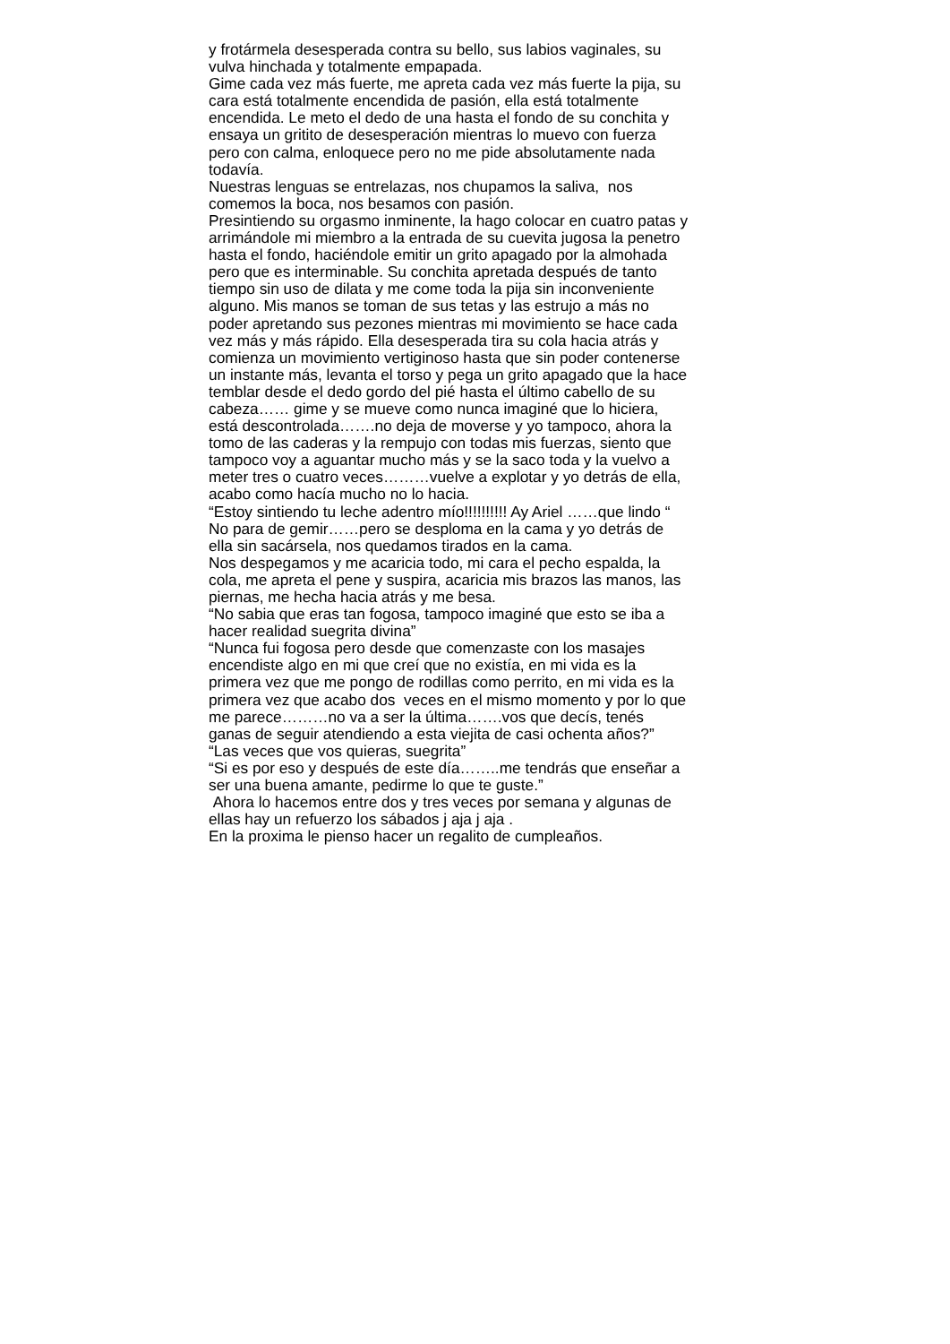y frotármela desesperada contra su bello, sus labios vaginales, su
vulva hinchada y totalmente empapada.
Gime cada vez más fuerte, me apreta cada vez más fuerte la pija, su
cara está totalmente encendida de pasión, ella está totalmente
encendida. Le meto el dedo de una hasta el fondo de su conchita y
ensaya un gritito de desesperación mientras lo muevo con fuerza
pero con calma, enloquece pero no me pide absolutamente nada
todavía.
Nuestras lenguas se entrelazas, nos chupamos la saliva, nos
comemos la boca, nos besamos con pasión.
Presintiendo su orgasmo inminente, la hago colocar en cuatro patas y
arrimándole mi miembro a la entrada de su cuevita jugosa la penetro
hasta el fondo, haciéndole emitir un grito apagado por la almohada
pero que es interminable. Su conchita apretada después de tanto
tiempo sin uso de dilata y me come toda la pija sin inconveniente
alguno. Mis manos se toman de sus tetas y las estrujo a más no
poder apretando sus pezones mientras mi movimiento se hace cada
vez más y más rápido. Ella desesperada tira su cola hacia atrás y
comienza un movimiento vertiginoso hasta que sin poder contenerse
un instante más, levanta el torso y pega un grito apagado que la hace
temblar desde el dedo gordo del pié hasta el último cabello de su
cabeza…… gime y se mueve como nunca imaginé que lo hiciera,
está descontrolada…….no deja de moverse y yo tampoco, ahora la
tomo de las caderas y la rempujo con todas mis fuerzas, siento que
tampoco voy a aguantar mucho más y se la saco toda y la vuelvo a
meter tres o cuatro veces………vuelve a explotar y yo detrás de ella,
acabo como hacía mucho no lo hacia.
“Estoy sintiendo tu leche adentro mío!!!!!!!!!! Ay Ariel ……que lindo “
No para de gemir……pero se desploma en la cama y yo detrás de
ella sin sacársela, nos quedamos tirados en la cama.
Nos despegamos y me acaricia todo, mi cara el pecho espalda, la
cola, me apreta el pene y suspira, acaricia mis brazos las manos, las
piernas, me hecha hacia atrás y me besa.
“No sabia que eras tan fogosa, tampoco imaginé que esto se iba a
hacer realidad suegrita divina”
“Nunca fui fogosa pero desde que comenzaste con los masajes
encendiste algo en mi que creí que no existía, en mi vida es la
primera vez que me pongo de rodillas como perrito, en mi vida es la
primera vez que acabo dos veces en el mismo momento y por lo que
me parece………no va a ser la última…….vos que decís, tenés
ganas de seguir atendiendo a esta viejita de casi ochenta años?”
“Las veces que vos quieras, suegrita”
“Si es por eso y después de este día……..me tendrás que enseñar a
ser una buena amante, pedirme lo que te guste.”
Ahora lo hacemos entre dos y tres veces por semana y algunas de
ellas hay un refuerzo los sábados j aja j aja .
En la proxima le pienso hacer un regalito de cumpleaños.